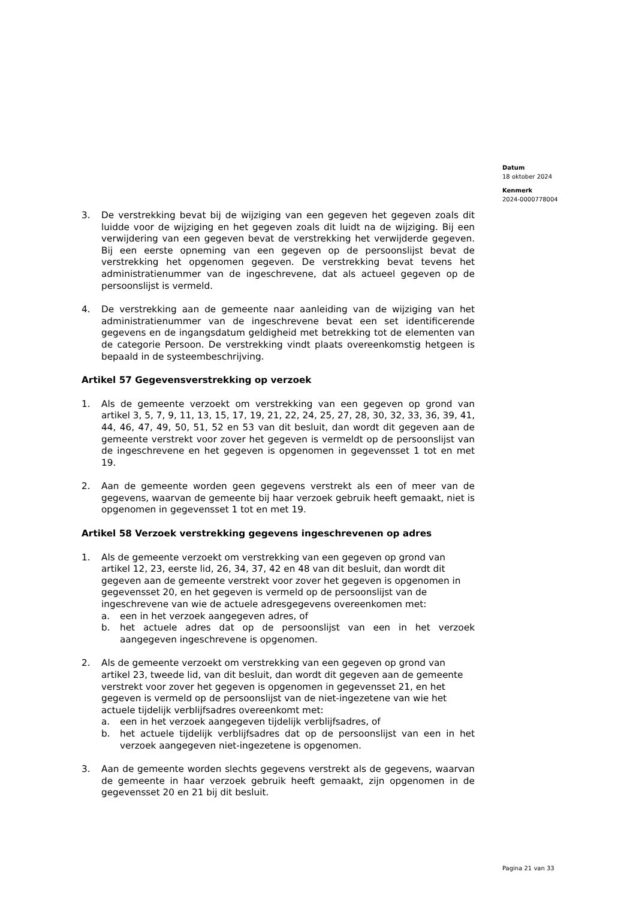Datum
18 oktober 2024
Kenmerk
2024-0000778004
3. De verstrekking bevat bij de wijziging van een gegeven het gegeven zoals dit luidde voor de wijziging en het gegeven zoals dit luidt na de wijziging. Bij een verwijdering van een gegeven bevat de verstrekking het verwijderde gegeven. Bij een eerste opneming van een gegeven op de persoonslijst bevat de verstrekking het opgenomen gegeven. De verstrekking bevat tevens het administratienummer van de ingeschrevene, dat als actueel gegeven op de persoonslijst is vermeld.
4. De verstrekking aan de gemeente naar aanleiding van de wijziging van het administratienummer van de ingeschrevene bevat een set identificerende gegevens en de ingangsdatum geldigheid met betrekking tot de elementen van de categorie Persoon. De verstrekking vindt plaats overeenkomstig hetgeen is bepaald in de systeembeschrijving.
Artikel 57 Gegevensverstrekking op verzoek
1. Als de gemeente verzoekt om verstrekking van een gegeven op grond van artikel 3, 5, 7, 9, 11, 13, 15, 17, 19, 21, 22, 24, 25, 27, 28, 30, 32, 33, 36, 39, 41, 44, 46, 47, 49, 50, 51, 52 en 53 van dit besluit, dan wordt dit gegeven aan de gemeente verstrekt voor zover het gegeven is vermeldt op de persoonslijst van de ingeschrevene en het gegeven is opgenomen in gegevensset 1 tot en met 19.
2. Aan de gemeente worden geen gegevens verstrekt als een of meer van de gegevens, waarvan de gemeente bij haar verzoek gebruik heeft gemaakt, niet is opgenomen in gegevensset 1 tot en met 19.
Artikel 58 Verzoek verstrekking gegevens ingeschrevenen op adres
1. Als de gemeente verzoekt om verstrekking van een gegeven op grond van artikel 12, 23, eerste lid, 26, 34, 37, 42 en 48 van dit besluit, dan wordt dit gegeven aan de gemeente verstrekt voor zover het gegeven is opgenomen in gegevensset 20, en het gegeven is vermeld op de persoonslijst van de ingeschrevene van wie de actuele adresgegevens overeenkomen met:
a. een in het verzoek aangegeven adres, of
b. het actuele adres dat op de persoonslijst van een in het verzoek aangegeven ingeschrevene is opgenomen.
2. Als de gemeente verzoekt om verstrekking van een gegeven op grond van artikel 23, tweede lid, van dit besluit, dan wordt dit gegeven aan de gemeente verstrekt voor zover het gegeven is opgenomen in gegevensset 21, en het gegeven is vermeld op de persoonslijst van de niet-ingezetene van wie het actuele tijdelijk verblijfsadres overeenkomt met:
a. een in het verzoek aangegeven tijdelijk verblijfsadres, of
b. het actuele tijdelijk verblijfsadres dat op de persoonslijst van een in het verzoek aangegeven niet-ingezetene is opgenomen.
3. Aan de gemeente worden slechts gegevens verstrekt als de gegevens, waarvan de gemeente in haar verzoek gebruik heeft gemaakt, zijn opgenomen in de gegevensset 20 en 21 bij dit besluit.
Pagina 21 van 33